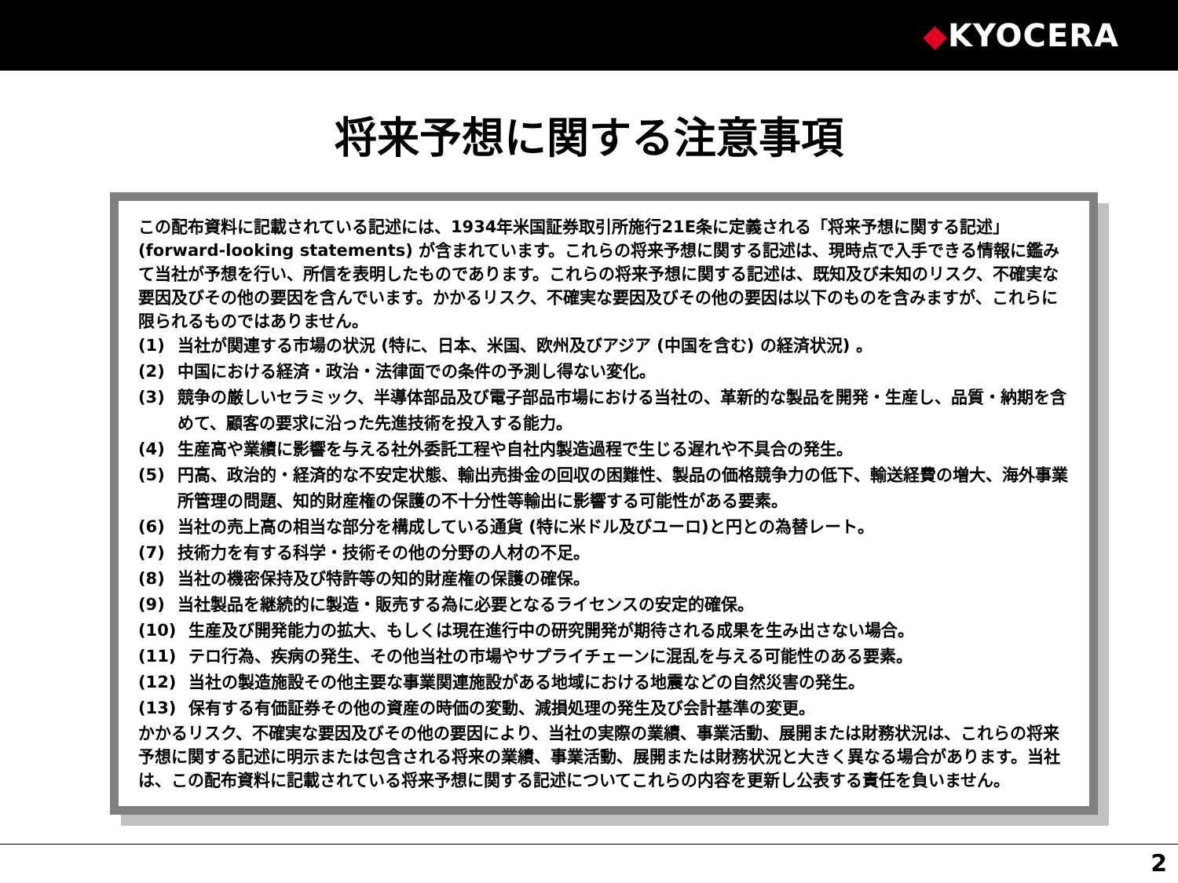◆KYOCERA
将来予想に関する注意事項
この配布資料に記載されている記述には、1934年米国証券取引所施行21E条に定義される「将来予想に関する記述」(forward-looking statements) が含まれています。これらの将来予想に関する記述は、現時点で入手できる情報に鑑みて当社が予想を行い、所信を表明したものであります。これらの将来予想に関する記述は、既知及び未知のリスク、不確実な要因及びその他の要因を含んでいます。かかるリスク、不確実な要因及びその他の要因は以下のものを含みますが、これらに限られるものではありません。
(1) 当社が関連する市場の状況 (特に、日本、米国、欧州及びアジア (中国を含む) の経済状況) 。
(2) 中国における経済・政治・法律面での条件の予測し得ない変化。
(3) 競争の厳しいセラミック、半導体部品及び電子部品市場における当社の、革新的な製品を開発・生産し、品質・納期を含めて、顧客の要求に沿った先進技術を投入する能力。
(4) 生産高や業績に影響を与える社外委託工程や自社内製造過程で生じる遅れや不具合の発生。
(5) 円高、政治的・経済的な不安定状態、輸出売掛金の回収の困難性、製品の価格競争力の低下、輸送経費の増大、海外事業所管理の問題、知的財産権の保護の不十分性等輸出に影響する可能性がある要素。
(6) 当社の売上高の相当な部分を構成している通貨 (特に米ドル及びユーロ)と円との為替レート。
(7) 技術力を有する科学・技術その他の分野の人材の不足。
(8) 当社の機密保持及び特許等の知的財産権の保護の確保。
(9) 当社製品を継続的に製造・販売する為に必要となるライセンスの安定的確保。
(10) 生産及び開発能力の拡大、もしくは現在進行中の研究開発が期待される成果を生み出さない場合。
(11) テロ行為、疾病の発生、その他当社の市場やサプライチェーンに混乱を与える可能性のある要素。
(12) 当社の製造施設その他主要な事業関連施設がある地域における地震などの自然災害の発生。
(13) 保有する有価証券その他の資産の時価の変動、減損処理の発生及び会計基準の変更。
かかるリスク、不確実な要因及びその他の要因により、当社の実際の業績、事業活動、展開または財務状況は、これらの将来予想に関する記述に明示または包含される将来の業績、事業活動、展開または財務状況と大きく異なる場合があります。当社は、この配布資料に記載されている将来予想に関する記述についてこれらの内容を更新し公表する責任を負いません。
2